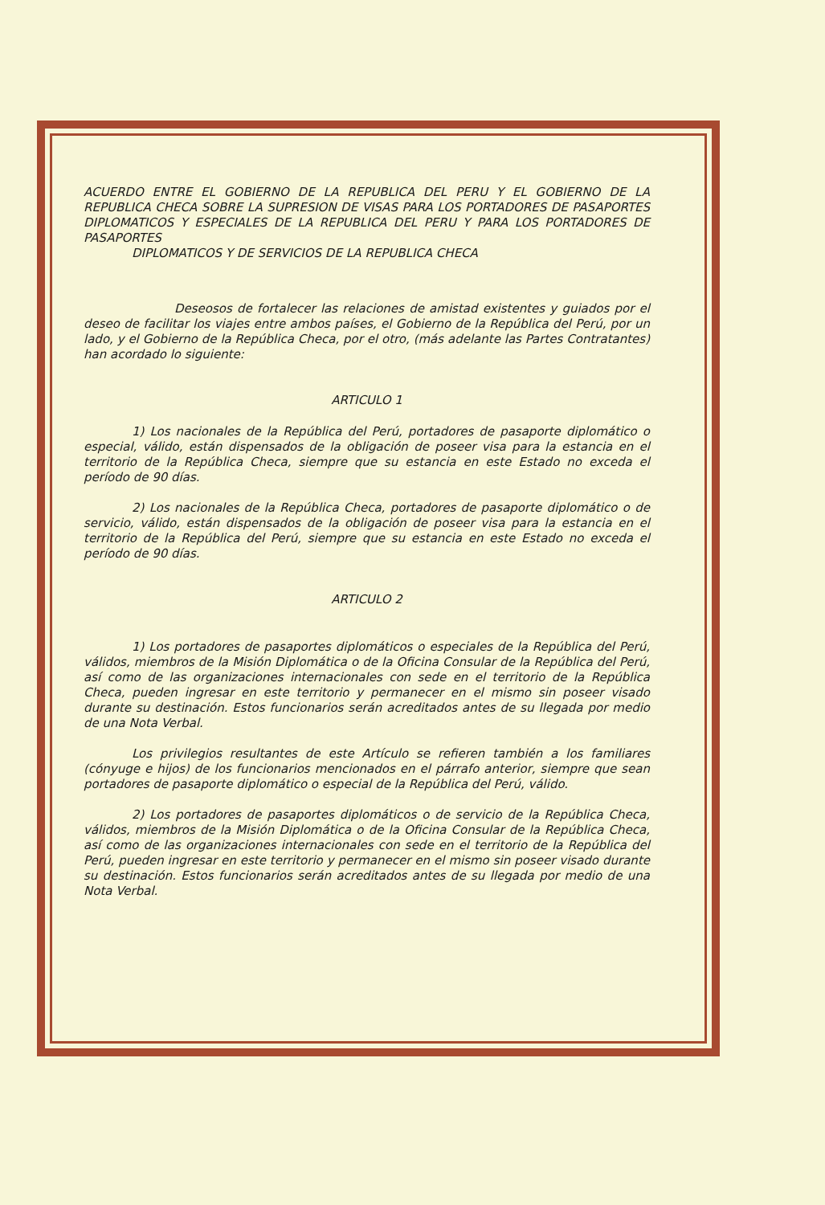ACUERDO ENTRE EL GOBIERNO DE LA REPUBLICA DEL PERU Y EL GOBIERNO DE LA REPUBLICA CHECA SOBRE LA SUPRESION DE VISAS PARA LOS PORTADORES DE PASAPORTES DIPLOMATICOS Y ESPECIALES DE LA REPUBLICA DEL PERU Y PARA LOS PORTADORES DE PASAPORTES
DIPLOMATICOS Y DE SERVICIOS DE LA REPUBLICA CHECA
Deseosos de fortalecer las relaciones de amistad existentes y guiados por el deseo de facilitar los viajes entre ambos países, el Gobierno de la República del Perú, por un lado, y el Gobierno de la República Checa, por el otro, (más adelante las Partes Contratantes) han acordado lo siguiente:
ARTICULO 1
1) Los nacionales de la República del Perú, portadores de pasaporte diplomático o especial, válido, están dispensados de la obligación de poseer visa para la estancia en el territorio de la República Checa, siempre que su estancia en este Estado no exceda el período de 90 días.
2) Los nacionales de la República Checa, portadores de pasaporte diplomático o de servicio, válido, están dispensados de la obligación de poseer visa para la estancia en el territorio de la República del Perú, siempre que su estancia en este Estado no exceda el período de 90 días.
ARTICULO 2
1) Los portadores de pasaportes diplomáticos o especiales de la República del Perú, válidos, miembros de la Misión Diplomática o de la Oficina Consular de la República del Perú, así como de las organizaciones internacionales con sede en el territorio de la República Checa, pueden ingresar en este territorio y permanecer en el mismo sin poseer visado durante su destinación. Estos funcionarios serán acreditados antes de su llegada por medio de una Nota Verbal.
Los privilegios resultantes de este Artículo se refieren también a los familiares (cónyuge e hijos) de los funcionarios mencionados en el párrafo anterior, siempre que sean portadores de pasaporte diplomático o especial de la República del Perú, válido.
2) Los portadores de pasaportes diplomáticos o de servicio de la República Checa, válidos, miembros de la Misión Diplomática o de la Oficina Consular de la República Checa, así como de las organizaciones internacionales con sede en el territorio de la República del Perú, pueden ingresar en este territorio y permanecer en el mismo sin poseer visado durante su destinación. Estos funcionarios serán acreditados antes de su llegada por medio de una Nota Verbal.